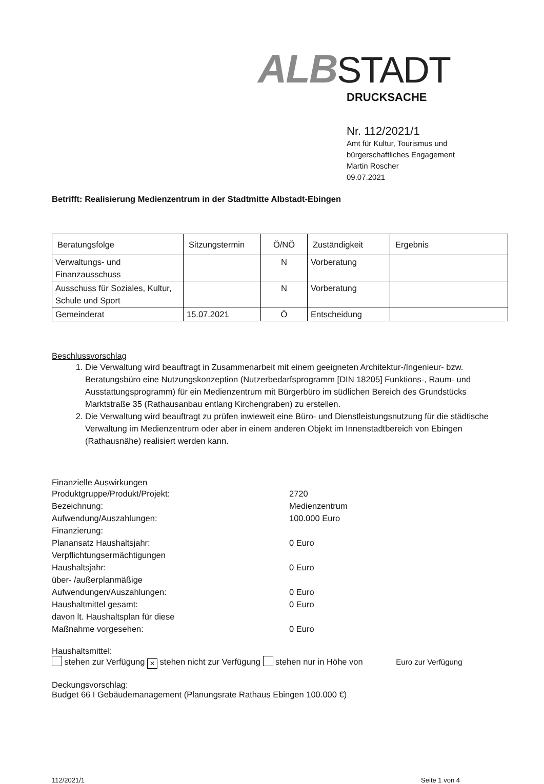ALB STADT
DRUCKSACHE
Nr. 112/2021/1
Amt für Kultur, Tourismus und
bürgerschaftliches Engagement
Martin Roscher
09.07.2021
Betrifft: Realisierung Medienzentrum in der Stadtmitte Albstadt-Ebingen
| Beratungsfolge | Sitzungstermin | Ö/NÖ | Zuständigkeit | Ergebnis |
| --- | --- | --- | --- | --- |
| Verwaltungs- und Finanzausschuss | | N | Vorberatung | |
| Ausschuss für Soziales, Kultur, Schule und Sport | | N | Vorberatung | |
| Gemeinderat | 15.07.2021 | Ö | Entscheidung | |
Beschlussvorschlag
1. Die Verwaltung wird beauftragt in Zusammenarbeit mit einem geeigneten Architektur-/Ingenieur- bzw. Beratungsbüro eine Nutzungskonzeption (Nutzerbedarfsprogramm [DIN 18205] Funktions-, Raum- und Ausstattungsprogramm) für ein Medienzentrum mit Bürgerbüro im südlichen Bereich des Grundstücks Marktstraße 35 (Rathausanbau entlang Kirchengraben) zu erstellen.
2. Die Verwaltung wird beauftragt zu prüfen inwieweit eine Büro- und Dienstleistungsnutzung für die städtische Verwaltung im Medienzentrum oder aber in einem anderen Objekt im Innenstadtbereich von Ebingen (Rathausnähe) realisiert werden kann.
Finanzielle Auswirkungen
Produktgruppe/Produkt/Projekt:
2720
Bezeichnung:
Medienzentrum
Aufwendung/Auszahlungen:
100.000 Euro
Finanzierung:
Planansatz Haushaltsjahr:
0 Euro
Verpflichtungsermächtigungen
Haushaltsjahr:
0 Euro
über- /außerplanmäßige
Aufwendungen/Auszahlungen:
0 Euro
Haushaltmittel gesamt:
0 Euro
davon lt. Haushaltsplan für diese
Maßnahme vorgesehen:
0 Euro
Haushaltsmittel:
stehen zur Verfügung × stehen nicht zur Verfügung stehen nur in Höhe von Euro zur Verfügung
Deckungsvorschlag:
Budget 66 I Gebäudemanagement (Planungsrate Rathaus Ebingen 100.000 €)
112/2021/1 Seite 1 von 4